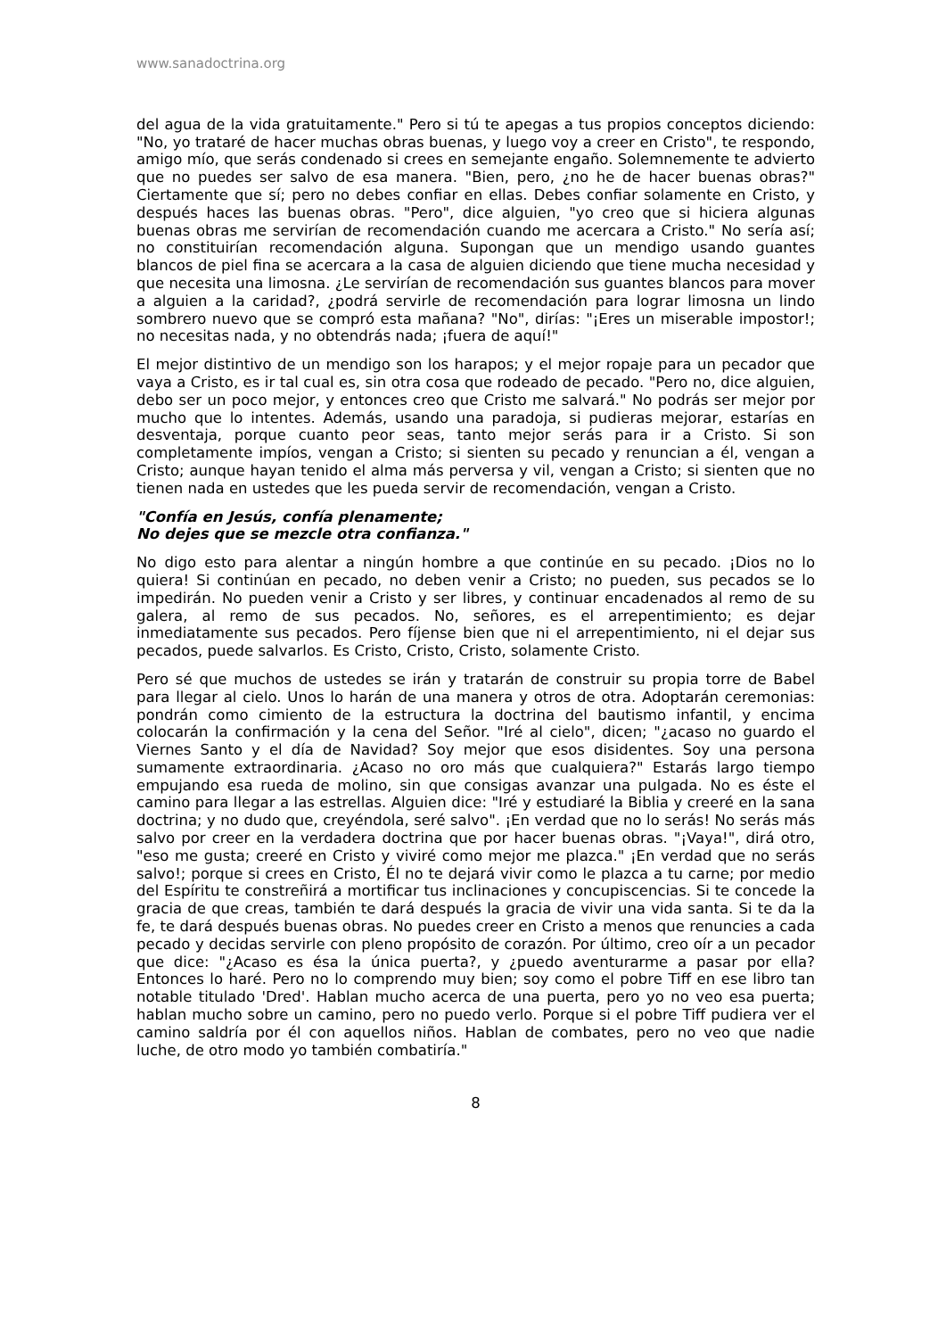www.sanadoctrina.org
del agua de la vida gratuitamente." Pero si tú te apegas a tus propios conceptos diciendo: "No, yo trataré de hacer muchas obras buenas, y luego voy a creer en Cristo", te respondo, amigo mío, que serás condenado si crees en semejante engaño. Solemnemente te advierto que no puedes ser salvo de esa manera. "Bien, pero, ¿no he de hacer buenas obras?" Ciertamente que sí; pero no debes confiar en ellas. Debes confiar solamente en Cristo, y después haces las buenas obras. "Pero", dice alguien, "yo creo que si hiciera algunas buenas obras me servirían de recomendación cuando me acercara a Cristo." No sería así; no constituirían recomendación alguna. Supongan que un mendigo usando guantes blancos de piel fina se acercara a la casa de alguien diciendo que tiene mucha necesidad y que necesita una limosna. ¿Le servirían de recomendación sus guantes blancos para mover a alguien a la caridad?, ¿podrá servirle de recomendación para lograr limosna un lindo sombrero nuevo que se compró esta mañana? "No", dirías: "¡Eres un miserable impostor!; no necesitas nada, y no obtendrás nada; ¡fuera de aquí!"
El mejor distintivo de un mendigo son los harapos; y el mejor ropaje para un pecador que vaya a Cristo, es ir tal cual es, sin otra cosa que rodeado de pecado. "Pero no, dice alguien, debo ser un poco mejor, y entonces creo que Cristo me salvará." No podrás ser mejor por mucho que lo intentes. Además, usando una paradoja, si pudieras mejorar, estarías en desventaja, porque cuanto peor seas, tanto mejor serás para ir a Cristo. Si son completamente impíos, vengan a Cristo; si sienten su pecado y renuncian a él, vengan a Cristo; aunque hayan tenido el alma más perversa y vil, vengan a Cristo; si sienten que no tienen nada en ustedes que les pueda servir de recomendación, vengan a Cristo.
"Confía en Jesús, confía plenamente;
No dejes que se mezcle otra confianza."
No digo esto para alentar a ningún hombre a que continúe en su pecado. ¡Dios no lo quiera! Si continúan en pecado, no deben venir a Cristo; no pueden, sus pecados se lo impedirán. No pueden venir a Cristo y ser libres, y continuar encadenados al remo de su galera, al remo de sus pecados. No, señores, es el arrepentimiento; es dejar inmediatamente sus pecados. Pero fíjense bien que ni el arrepentimiento, ni el dejar sus pecados, puede salvarlos. Es Cristo, Cristo, Cristo, solamente Cristo.
Pero sé que muchos de ustedes se irán y tratarán de construir su propia torre de Babel para llegar al cielo. Unos lo harán de una manera y otros de otra. Adoptarán ceremonias: pondrán como cimiento de la estructura la doctrina del bautismo infantil, y encima colocarán la confirmación y la cena del Señor. "Iré al cielo", dicen; "¿acaso no guardo el Viernes Santo y el día de Navidad? Soy mejor que esos disidentes. Soy una persona sumamente extraordinaria. ¿Acaso no oro más que cualquiera?" Estarás largo tiempo empujando esa rueda de molino, sin que consigas avanzar una pulgada. No es éste el camino para llegar a las estrellas. Alguien dice: "Iré y estudiaré la Biblia y creeré en la sana doctrina; y no dudo que, creyéndola, seré salvo". ¡En verdad que no lo serás! No serás más salvo por creer en la verdadera doctrina que por hacer buenas obras. "¡Vaya!", dirá otro, "eso me gusta; creeré en Cristo y viviré como mejor me plazca." ¡En verdad que no serás salvo!; porque si crees en Cristo, Él no te dejará vivir como le plazca a tu carne; por medio del Espíritu te constreñirá a mortificar tus inclinaciones y concupiscencias. Si te concede la gracia de que creas, también te dará después la gracia de vivir una vida santa. Si te da la fe, te dará después buenas obras. No puedes creer en Cristo a menos que renuncies a cada pecado y decidas servirle con pleno propósito de corazón. Por último, creo oír a un pecador que dice: "¿Acaso es ésa la única puerta?, y ¿puedo aventurarme a pasar por ella? Entonces lo haré. Pero no lo comprendo muy bien; soy como el pobre Tiff en ese libro tan notable titulado 'Dred'. Hablan mucho acerca de una puerta, pero yo no veo esa puerta; hablan mucho sobre un camino, pero no puedo verlo. Porque si el pobre Tiff pudiera ver el camino saldría por él con aquellos niños. Hablan de combates, pero no veo que nadie luche, de otro modo yo también combatiría."
8